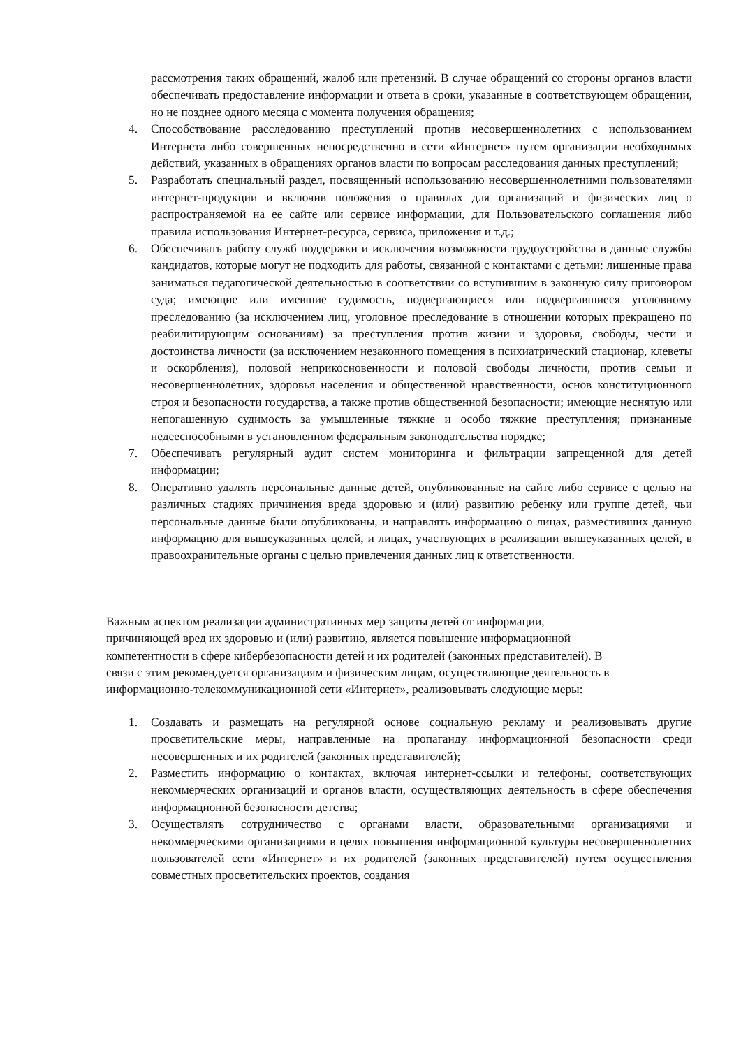рассмотрения таких обращений, жалоб или претензий. В случае обращений со стороны органов власти обеспечивать предоставление информации и ответа в сроки, указанные в соответствующем обращении, но не позднее одного месяца с момента получения обращения;
4. Способствование расследованию преступлений против несовершеннолетних с использованием Интернета либо совершенных непосредственно в сети «Интернет» путем организации необходимых действий, указанных в обращениях органов власти по вопросам расследования данных преступлений;
5. Разработать специальный раздел, посвященный использованию несовершеннолетними пользователями интернет-продукции и включив положения о правилах для организаций и физических лиц о распространяемой на ее сайте или сервисе информации, для Пользовательского соглашения либо правила использования Интернет-ресурса, сервиса, приложения и т.д.;
6. Обеспечивать работу служб поддержки и исключения возможности трудоустройства в данные службы кандидатов, которые могут не подходить для работы, связанной с контактами с детьми: лишенные права заниматься педагогической деятельностью в соответствии со вступившим в законную силу приговором суда; имеющие или имевшие судимость, подвергающиеся или подвергавшиеся уголовному преследованию (за исключением лиц, уголовное преследование в отношении которых прекращено по реабилитирующим основаниям) за преступления против жизни и здоровья, свободы, чести и достоинства личности (за исключением незаконного помещения в психиатрический стационар, клеветы и оскорбления), половой неприкосновенности и половой свободы личности, против семьи и несовершеннолетних, здоровья населения и общественной нравственности, основ конституционного строя и безопасности государства, а также против общественной безопасности; имеющие неснятую или непогашенную судимость за умышленные тяжкие и особо тяжкие преступления; признанные недееспособными в установленном федеральным законодательства порядке;
7. Обеспечивать регулярный аудит систем мониторинга и фильтрации запрещенной для детей информации;
8. Оперативно удалять персональные данные детей, опубликованные на сайте либо сервисе с целью на различных стадиях причинения вреда здоровью и (или) развитию ребенку или группе детей, чьи персональные данные были опубликованы, и направлять информацию о лицах, разместивших данную информацию для вышеуказанных целей, и лицах, участвующих в реализации вышеуказанных целей, в правоохранительные органы с целью привлечения данных лиц к ответственности.
Важным аспектом реализации административных мер защиты детей от информации,
причиняющей вред их здоровью и (или) развитию, является повышение информационной
компетентности в сфере кибербезопасности детей и их родителей (законных представителей). В
связи с этим рекомендуется организациям и физическим лицам, осуществляющие деятельность в
информационно-телекоммуникационной сети «Интернет», реализовывать следующие меры:
1. Создавать и размещать на регулярной основе социальную рекламу и реализовывать другие просветительские меры, направленные на пропаганду информационной безопасности среди несовершенных и их родителей (законных представителей);
2. Разместить информацию о контактах, включая интернет-ссылки и телефоны, соответствующих некоммерческих организаций и органов власти, осуществляющих деятельность в сфере обеспечения информационной безопасности детства;
3. Осуществлять сотрудничество с органами власти, образовательными организациями и некоммерческими организациями в целях повышения информационной культуры несовершеннолетних пользователей сети «Интернет» и их родителей (законных представителей) путем осуществления совместных просветительских проектов, создания